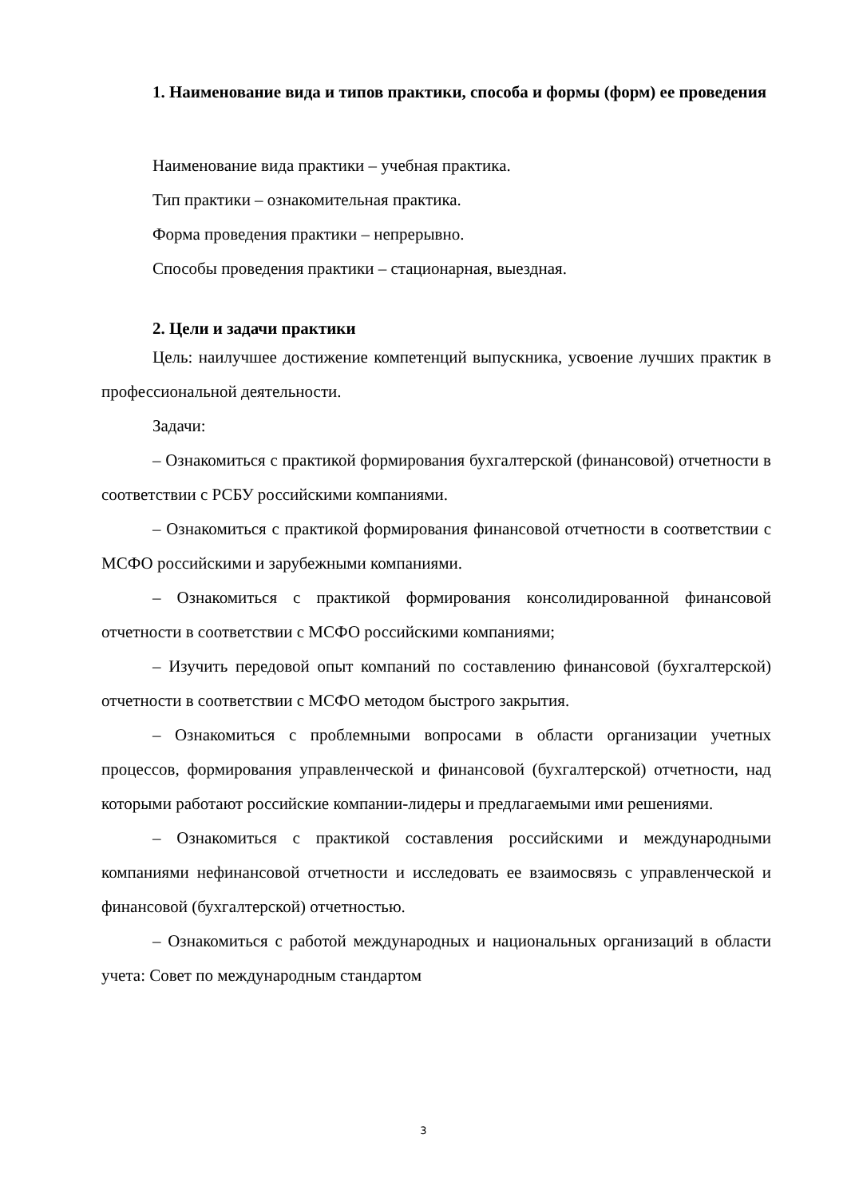1. Наименование вида и типов практики, способа и формы (форм) ее проведения
Наименование вида практики – учебная практика.
Тип практики – ознакомительная практика.
Форма проведения практики – непрерывно.
Способы проведения практики – стационарная, выездная.
2. Цели и задачи практики
Цель: наилучшее достижение компетенций выпускника, усвоение лучших практик в профессиональной деятельности.
Задачи:
– Ознакомиться с практикой формирования бухгалтерской (финансовой) отчетности в соответствии с РСБУ российскими компаниями.
– Ознакомиться с практикой формирования финансовой отчетности в соответствии с МСФО российскими и зарубежными компаниями.
– Ознакомиться с практикой формирования консолидированной финансовой отчетности в соответствии с МСФО российскими компаниями;
– Изучить передовой опыт компаний по составлению финансовой (бухгалтерской) отчетности в соответствии с МСФО методом быстрого закрытия.
– Ознакомиться с проблемными вопросами в области организации учетных процессов, формирования управленческой и финансовой (бухгалтерской) отчетности, над которыми работают российские компании-лидеры и предлагаемыми ими решениями.
– Ознакомиться с практикой составления российскими и международными компаниями нефинансовой отчетности и исследовать ее взаимосвязь с управленческой и финансовой (бухгалтерской) отчетностью.
– Ознакомиться с работой международных и национальных организаций в области учета: Совет по международным стандартом
3